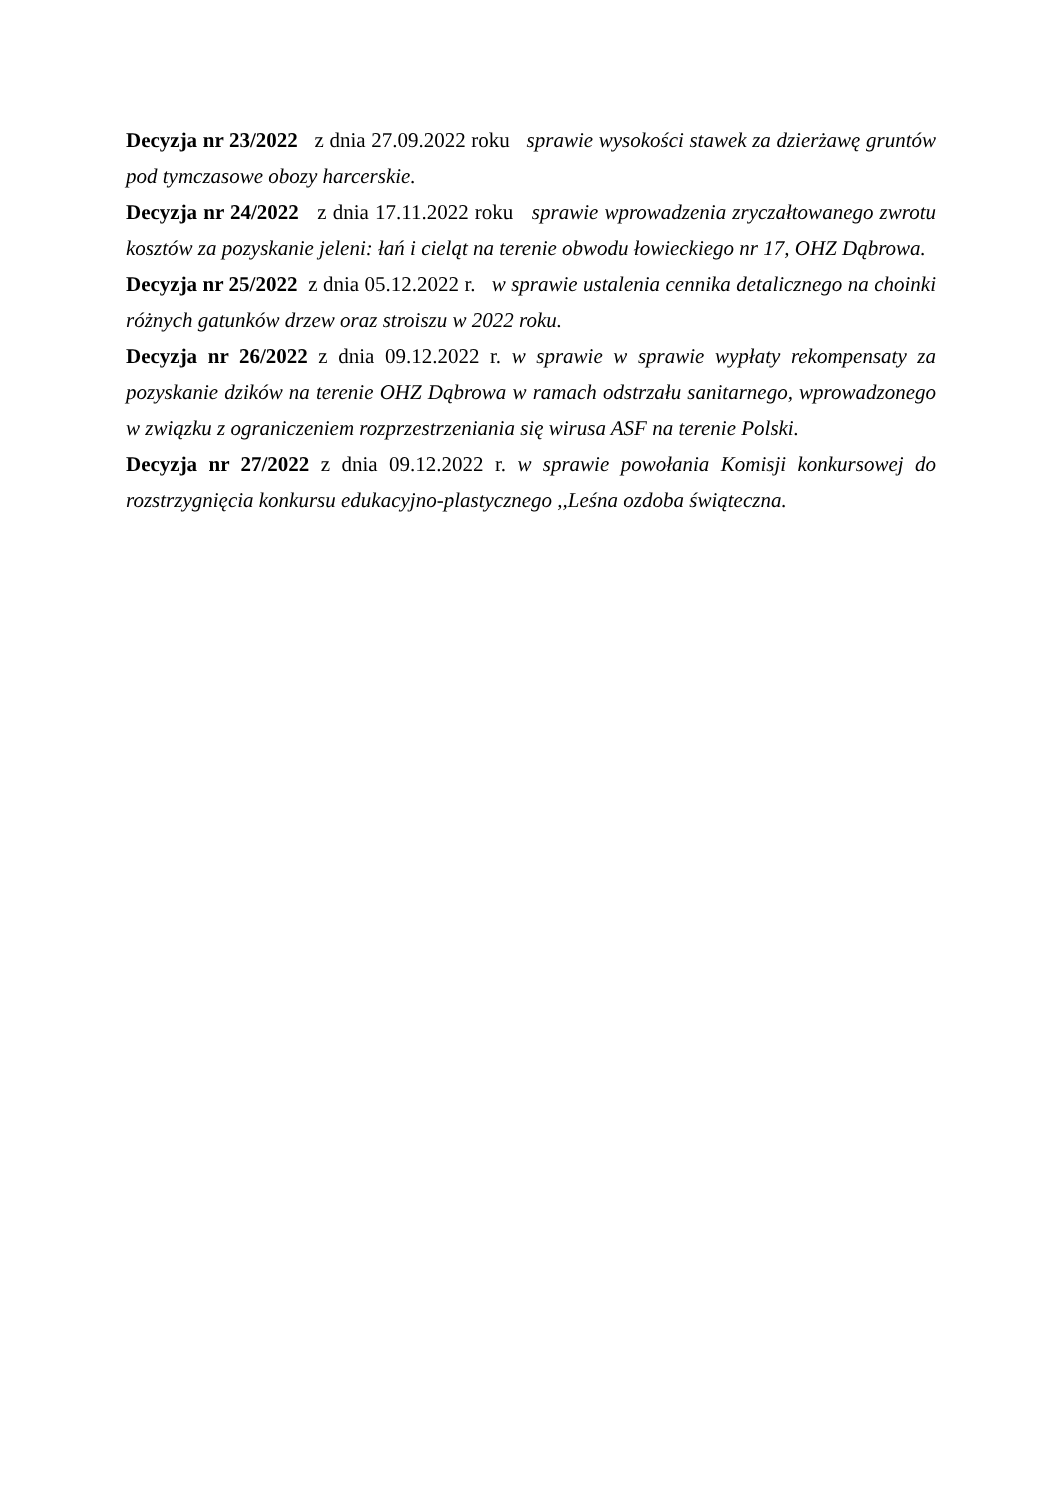Decyzja nr 23/2022 z dnia 27.09.2022 roku sprawie wysokości stawek za dzierżawę gruntów pod tymczasowe obozy harcerskie.
Decyzja nr 24/2022 z dnia 17.11.2022 roku sprawie wprowadzenia zryczałtowanego zwrotu kosztów za pozyskanie jeleni: łań i cieląt na terenie obwodu łowieckiego nr 17, OHZ Dąbrowa.
Decyzja nr 25/2022 z dnia 05.12.2022 r. w sprawie ustalenia cennika detalicznego na choinki różnych gatunków drzew oraz stroiszu w 2022 roku.
Decyzja nr 26/2022 z dnia 09.12.2022 r. w sprawie w sprawie wypłaty rekompensaty za pozyskanie dzików na terenie OHZ Dąbrowa w ramach odstrzału sanitarnego, wprowadzonego w związku z ograniczeniem rozprzestrzeniania się wirusa ASF na terenie Polski.
Decyzja nr 27/2022 z dnia 09.12.2022 r. w sprawie powołania Komisji konkursowej do rozstrzygnięcia konkursu edukacyjno-plastycznego ,,Leśna ozdoba świąteczna.